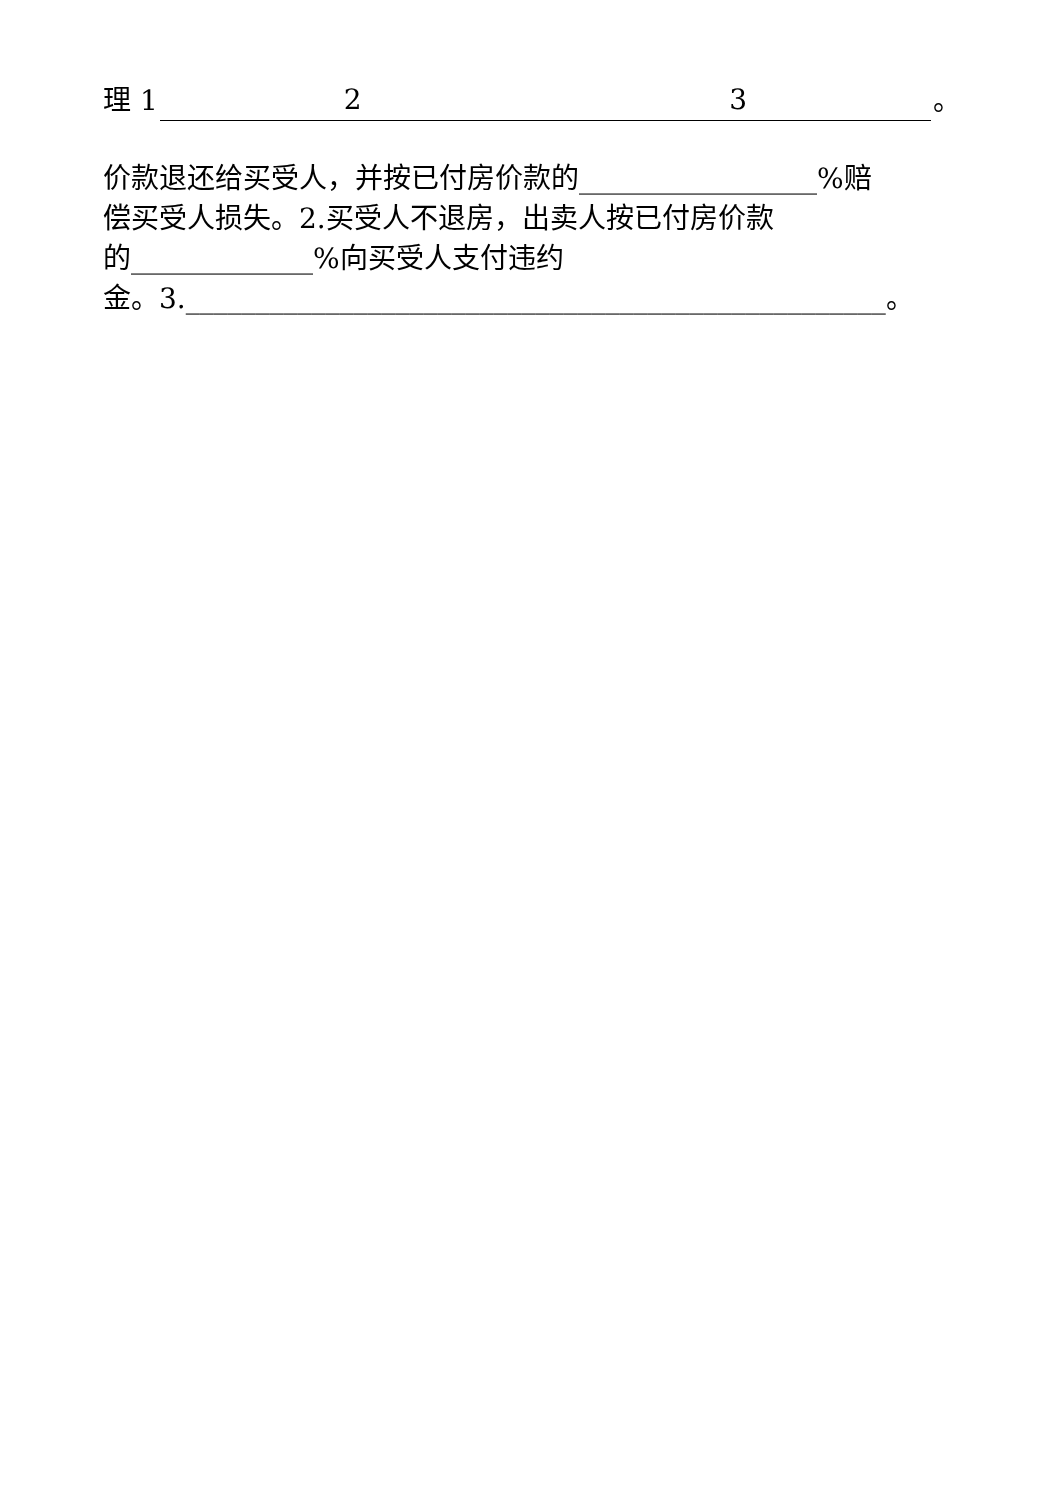理 1 2 3 。
价款退还给买受人，并按已付房价款的_________________%赔
偿买受人损失。2.买受人不退房，出卖人按已付房价款
的_____________%向买受人支付违约
金。3.__________________________________________________。